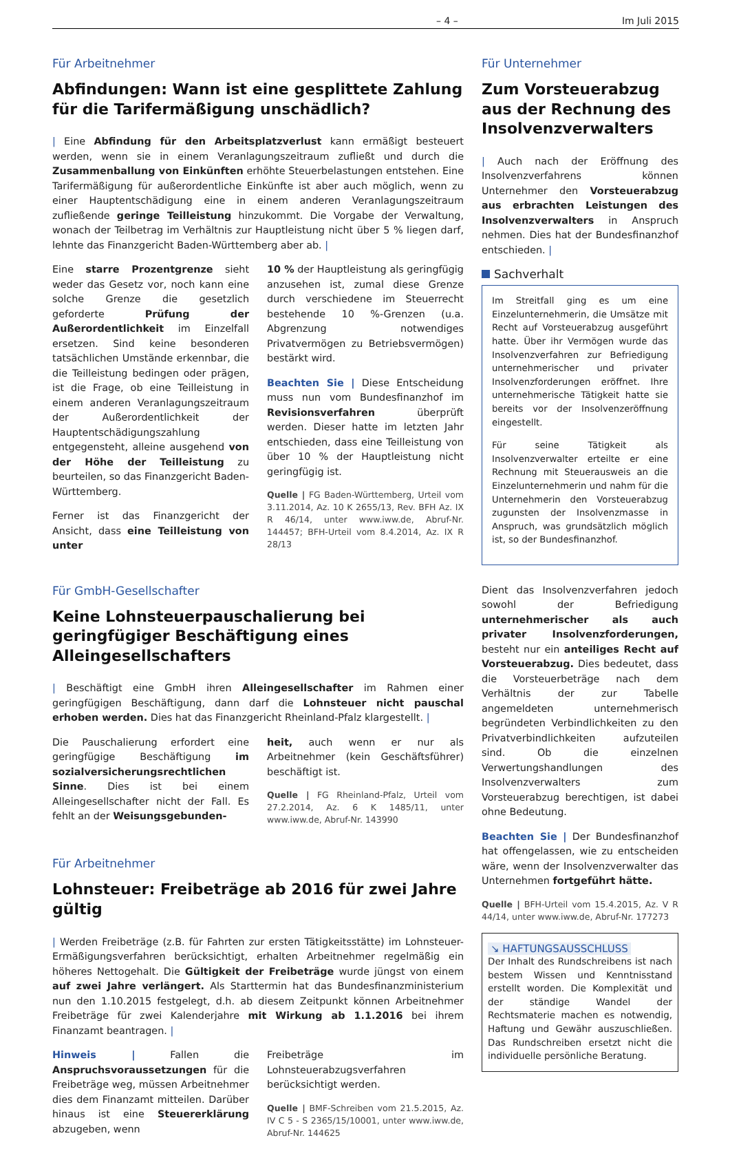– 4 – Im Juli 2015
Für Arbeitnehmer
Abfindungen: Wann ist eine gesplittete Zahlung für die Tarifermäßigung unschädlich?
| Eine Abfindung für den Arbeitsplatzverlust kann ermäßigt besteuert werden, wenn sie in einem Veranlagungszeitraum zufließt und durch die Zusammenballung von Einkünften erhöhte Steuerbelastungen entstehen. Eine Tarifermäßigung für außerordentliche Einkünfte ist aber auch möglich, wenn zu einer Hauptentschädigung eine in einem anderen Veranlagungszeitraum zufließende geringe Teilleistung hinzukommt. Die Vorgabe der Verwaltung, wonach der Teilbetrag im Verhältnis zur Hauptleistung nicht über 5 % liegen darf, lehnte das Finanzgericht Baden-Württemberg aber ab. |
Eine starre Prozentgrenze sieht weder das Gesetz vor, noch kann eine solche Grenze die gesetzlich geforderte Prüfung der Außerordentlichkeit im Einzelfall ersetzen. Sind keine besonderen tatsächlichen Umstände erkennbar, die die Teilleistung bedingen oder prägen, ist die Frage, ob eine Teilleistung in einem anderen Veranlagungszeitraum der Außerordentlichkeit der Hauptentschädigungszahlung entgegensteht, alleine ausgehend von der Höhe der Teilleistung zu beurteilen, so das Finanzgericht Baden-Württemberg.
Ferner ist das Finanzgericht der Ansicht, dass eine Teilleistung von unter
10 % der Hauptleistung als geringfügig anzusehen ist, zumal diese Grenze durch verschiedene im Steuerrecht bestehende 10 %-Grenzen (u.a. Abgrenzung notwendiges Privatvermögen zu Betriebsvermögen) bestärkt wird.
Beachten Sie | Diese Entscheidung muss nun vom Bundesfinanzhof im Revisionsverfahren überprüft werden. Dieser hatte im letzten Jahr entschieden, dass eine Teilleistung von über 10 % der Hauptleistung nicht geringfügig ist.
Quelle | FG Baden-Württemberg, Urteil vom 3.11.2014, Az. 10 K 2655/13, Rev. BFH Az. IX R 46/14, unter www.iww.de, Abruf-Nr. 144457; BFH-Urteil vom 8.4.2014, Az. IX R 28/13
Für GmbH-Gesellschafter
Keine Lohnsteuerpauschalierung bei geringfügiger Beschäftigung eines Alleingesellschafters
| Beschäftigt eine GmbH ihren Alleingesellschafter im Rahmen einer geringfügigen Beschäftigung, dann darf die Lohnsteuer nicht pauschal erhoben werden. Dies hat das Finanzgericht Rheinland-Pfalz klargestellt. |
Die Pauschalierung erfordert eine geringfügige Beschäftigung im sozialversicherungsrechtlichen Sinne. Dies ist bei einem Alleingesellschafter nicht der Fall. Es fehlt an der Weisungsgebunden-
heit, auch wenn er nur als Arbeitnehmer (kein Geschäftsführer) beschäftigt ist.
Quelle | FG Rheinland-Pfalz, Urteil vom 27.2.2014, Az. 6 K 1485/11, unter www.iww.de, Abruf-Nr. 143990
Für Arbeitnehmer
Lohnsteuer: Freibeträge ab 2016 für zwei Jahre gültig
| Werden Freibeträge (z.B. für Fahrten zur ersten Tätigkeitsstätte) im Lohnsteuer-Ermäßigungsverfahren berücksichtigt, erhalten Arbeitnehmer regelmäßig ein höheres Nettogehalt. Die Gültigkeit der Freibeträge wurde jüngst von einem auf zwei Jahre verlängert. Als Starttermin hat das Bundesfinanzministerium nun den 1.10.2015 festgelegt, d.h. ab diesem Zeitpunkt können Arbeitnehmer Freibeträge für zwei Kalenderjahre mit Wirkung ab 1.1.2016 bei ihrem Finanzamt beantragen. |
Hinweis | Fallen die Anspruchsvoraussetzungen für die Freibeträge weg, müssen Arbeitnehmer dies dem Finanzamt mitteilen. Darüber hinaus ist eine Steuererklärung abzugeben, wenn
Freibeträge im Lohnsteuerabzugsverfahren berücksichtigt werden.
Quelle | BMF-Schreiben vom 21.5.2015, Az. IV C 5 - S 2365/15/10001, unter www.iww.de, Abruf-Nr. 144625
Für Unternehmer
Zum Vorsteuerabzug aus der Rechnung des Insolvenzverwalters
| Auch nach der Eröffnung des Insolvenzverfahrens können Unternehmer den Vorsteuerabzug aus erbrachten Leistungen des Insolvenzverwalters in Anspruch nehmen. Dies hat der Bundesfinanzhof entschieden. |
Sachverhalt
Im Streitfall ging es um eine Einzelunternehmerin, die Umsätze mit Recht auf Vorsteuerabzug ausgeführt hatte. Über ihr Vermögen wurde das Insolvenzverfahren zur Befriedigung unternehmerischer und privater Insolvenzforderungen eröffnet. Ihre unternehmerische Tätigkeit hatte sie bereits vor der Insolvenzeröffnung eingestellt.
Für seine Tätigkeit als Insolvenzverwalter erteilte er eine Rechnung mit Steuerausweis an die Einzelunternehmerin und nahm für die Unternehmerin den Vorsteuerabzug zugunsten der Insolvenzmasse in Anspruch, was grundsätzlich möglich ist, so der Bundesfinanzhof.
Dient das Insolvenzverfahren jedoch sowohl der Befriedigung unternehmerischer als auch privater Insolvenzforderungen, besteht nur ein anteiliges Recht auf Vorsteuerabzug. Dies bedeutet, dass die Vorsteuerbeträge nach dem Verhältnis der zur Tabelle angemeldeten unternehmerisch begründeten Verbindlichkeiten zu den Privatverbindlichkeiten aufzuteilen sind. Ob die einzelnen Verwertungshandlungen des Insolvenzverwalters zum Vorsteuerabzug berechtigen, ist dabei ohne Bedeutung.
Beachten Sie | Der Bundesfinanzhof hat offengelassen, wie zu entscheiden wäre, wenn der Insolvenzverwalter das Unternehmen fortgeführt hätte.
Quelle | BFH-Urteil vom 15.4.2015, Az. V R 44/14, unter www.iww.de, Abruf-Nr. 177273
↘ HAFTUNGSAUSSCHLUSS
Der Inhalt des Rundschreibens ist nach bestem Wissen und Kenntnisstand erstellt worden. Die Komplexität und der ständige Wandel der Rechtsmaterie machen es notwendig, Haftung und Gewähr auszuschließen. Das Rundschreiben ersetzt nicht die individuelle persönliche Beratung.